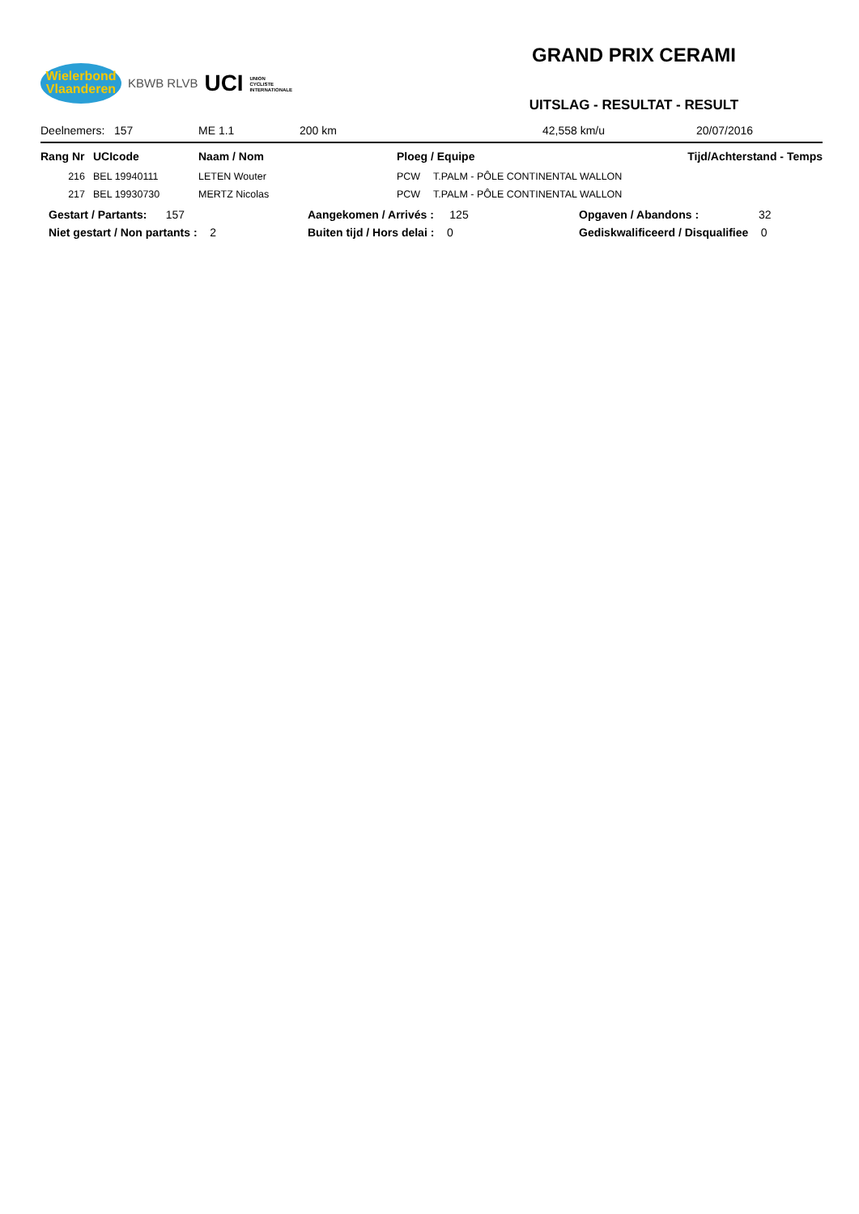Wielerbond
Vlaanderen
KBWB RLVB UCI UNION
CYCLISTE
INTERNATIONALE
GRAND PRIX CERAMI
UITSLAG - RESULTAT - RESULT
Deelnemers: 157 ME 1.1 200 km 42,558 km/u 20/07/2016
| Rang Nr | UCIcode | Naam / Nom | Ploeg / Equipe | | Tijd/Achterstand - Temps |
| --- | --- | --- | --- | --- | --- |
| 216 | BEL 19940111 | LETEN Wouter | PCW | T.PALM - PÔLE CONTINENTAL WALLON | |
| 217 | BEL 19930730 | MERTZ Nicolas | PCW | T.PALM - PÔLE CONTINENTAL WALLON | |
Gestart / Partants: 157
Aangekomen / Arrivés : 125
Opgaven / Abandons : 32
Niet gestart / Non partants : 2
Buiten tijd / Hors delai : 0
Gediskwalificeerd / Disqualifiee 0